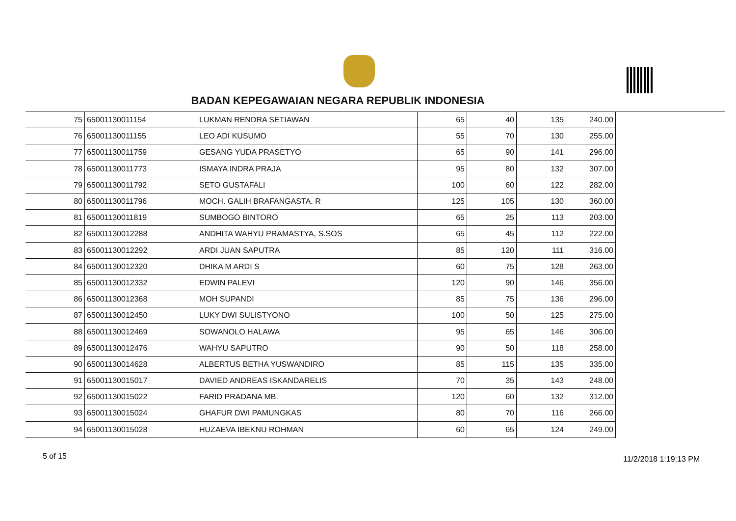BADAN KEPEGAWAIAN NEGARA REPUBLIK INDONESIA
| 75 | 65001130011154 | LUKMAN RENDRA SETIAWAN | 65 | 40 | 135 | 240.00 |
| 76 | 65001130011155 | LEO ADI KUSUMO | 55 | 70 | 130 | 255.00 |
| 77 | 65001130011759 | GESANG YUDA PRASETYO | 65 | 90 | 141 | 296.00 |
| 78 | 65001130011773 | ISMAYA INDRA PRAJA | 95 | 80 | 132 | 307.00 |
| 79 | 65001130011792 | SETO GUSTAFALI | 100 | 60 | 122 | 282.00 |
| 80 | 65001130011796 | MOCH. GALIH BRAFANGASTA. R | 125 | 105 | 130 | 360.00 |
| 81 | 65001130011819 | SUMBOGO BINTORO | 65 | 25 | 113 | 203.00 |
| 82 | 65001130012288 | ANDHITA WAHYU PRAMASTYA, S.SOS | 65 | 45 | 112 | 222.00 |
| 83 | 65001130012292 | ARDI JUAN SAPUTRA | 85 | 120 | 111 | 316.00 |
| 84 | 65001130012320 | DHIKA M ARDI S | 60 | 75 | 128 | 263.00 |
| 85 | 65001130012332 | EDWIN PALEVI | 120 | 90 | 146 | 356.00 |
| 86 | 65001130012368 | MOH SUPANDI | 85 | 75 | 136 | 296.00 |
| 87 | 65001130012450 | LUKY DWI SULISTYONO | 100 | 50 | 125 | 275.00 |
| 88 | 65001130012469 | SOWANOLO HALAWA | 95 | 65 | 146 | 306.00 |
| 89 | 65001130012476 | WAHYU SAPUTRO | 90 | 50 | 118 | 258.00 |
| 90 | 65001130014628 | ALBERTUS BETHA YUSWANDIRO | 85 | 115 | 135 | 335.00 |
| 91 | 65001130015017 | DAVIED ANDREAS ISKANDARELIS | 70 | 35 | 143 | 248.00 |
| 92 | 65001130015022 | FARID PRADANA MB. | 120 | 60 | 132 | 312.00 |
| 93 | 65001130015024 | GHAFUR DWI PAMUNGKAS | 80 | 70 | 116 | 266.00 |
| 94 | 65001130015028 | HUZAEVA IBEKNU ROHMAN | 60 | 65 | 124 | 249.00 |
5 of 15 11/2/2018 1:19:13 PM